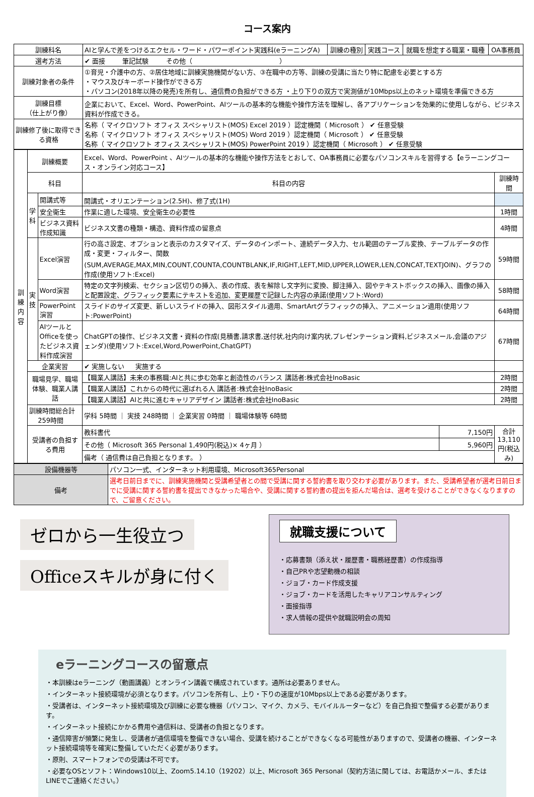コース案内
| 訓練科名 | AIと学んで差をつけるエクセル・ワード・パワーポイント実践科(eラーニングA) | 訓練の種別 | 実践コース | 就職を想定する職業・職種 | OA事務員 |
| 選考方法 | ✔ 面接 筆記試験 その他（ ） | | | | |
| 訓練対象者の条件 | ①育児・介護中の方、②居住地域に訓練実施機関がない方、③在職中の方等、訓練の受講に当たり特に配慮を必要とする方 ・マウス及びキーボード操作ができる方 ・パソコン(2018年以降の発売)を所有し、通信費の負担ができる方 ・上り下りの双方で実測値が10Mbps以上のネット環境を準備できる方 | | | | |
| 訓練目標 （仕上がり像） | 企業において、Excel、Word、PowerPoint、AIツールの基本的な機能や操作方法を理解し、各アプリケーションを効果的に使用しながら、ビジネス資料が作成できる。 | | | | |
| 訓練修了後に取得できる資格 | 名称（ マイクロソフト オフィス スペシャリスト(MOS) Excel 2019 ）認定機関（ Microsoft ） ✔ 任意受験 名称（ マイクロソフト オフィス スペシャリスト(MOS) Word 2019 ）認定機関（ Microsoft ） ✔ 任意受験 名称（ マイクロソフト オフィス スペシャリスト(MOS) PowerPoint 2019 ）認定機関（ Microsoft ） ✔ 任意受験 | | | | |
| 訓練内容 | 訓練概要 | | Excel、Word、PowerPoint 、AIツールの基本的な機能や操作方法をとおして、OA事務員に必要なパソコンスキルを習得する【eラーニングコース・オンライン対応コース】 | | |
| | 科目 | | 科目の内容 | | 訓練時間 |
| | 学科 | 開講式等 | 開講式・オリエンテーション(2.5H)、修了式(1H) | | |
| | | 安全衛生 | 作業に適した環境、安全衛生の必要性 | | 1時間 |
| | | ビジネス資料作成知識 | ビジネス文書の種類・構造、資料作成の留意点 | | 4時間 |
| | 実技 | Excel演習 | 行の高さ設定、オプションと表示のカスタマイズ、データのインポート、連続データ入力、セル範囲のテーブル変換、テーブルデータの作成・変更・フィルター、関数(SUM,AVERAGE,MAX,MIN,COUNT,COUNTA,COUNTBLANK,IF,RIGHT,LEFT,MID,UPPER,LOWER,LEN,CONCAT,TEXTJOIN)、グラフの作成(使用ソフト:Excel) | | 59時間 |
| | | Word演習 | 特定の文字列検索、セクション区切りの挿入、表の作成、表を解除し文字列に変換、脚注挿入、図やテキストボックスの挿入、画像の挿入と配置設定、グラフィック要素にテキストを追加、変更履歴で記録した内容の承諾(使用ソフト:Word) | | 58時間 |
| | | PowerPoint演習 | スライドのサイズ変更、新しいスライドの挿入、図形スタイル適用、SmartArtグラフィックの挿入、アニメーション適用(使用ソフト:PowerPoint) | | 64時間 |
| | | AIツールとOfficeを使ったビジネス資料作成演習 | ChatGPTの操作、ビジネス文書・資料の作成(見積書,請求書,送付状,社内向け案内状,プレゼンテーション資料,ビジネスメール,会議のアジェンダ)(使用ソフト:Excel,Word,PowerPoint,ChatGPT) | | 67時間 |
| | 企業実習 | | ✔ 実施しない 実施する | | |
| | 職場見学、職場体験、職業人講話 | | 【職業人講話】未来の事務職:AIと共に歩む効率と創造性のバランス 講話者:株式会社InoBasic | | 2時間 |
| | | | 【職業人講話】これからの時代に選ばれる人 講話者:株式会社InoBasic | | 2時間 |
| | | | 【職業人講話】AIと共に進むキャリアデザイン 講話者:株式会社InoBasic | | 2時間 |
| | 訓練時間総合計 259時間 | | 学科 5時間 ｜ 実技 248時間 ｜ 企業実習 0時間 ｜ 職場体験等 6時間 | | |
| | 受講者の負担する費用 | | 教科書代 | 7,150円 | 合計 13,110円(税込み) |
| | | | その他（ Microsoft 365 Personal 1,490円(税込)× 4ヶ月 ） | 5,960円 | |
| | | | 備考（ 通信費は自己負担となります。 ） | | |
| 設備機器等 | パソコン一式、インターネット利用環境、Microsoft365Personal |
| 備考 | 選考日前日までに、訓練実施機関と受講希望者との間で受講に関する誓約書を取り交わす必要があります。また、受講希望者が選考日前日までに受講に関する誓約書を提出できなかった場合や、受講に関する誓約書の提出を拒んだ場合は、選考を受けることができなくなりますので、ご留意ください。 |
ゼロから一生役立つ
Officeスキルが身に付く
就職支援について
・応募書類（添え状・履歴書・職務経歴書）の作成指導
・自己PRや志望動機の相談
・ジョブ・カード作成支援
・ジョブ・カードを活用したキャリアコンサルティング
・面接指導
・求人情報の提供や就職説明会の周知
eラーニングコースの留意点
・本訓練はeラーニング（動画講義）とオンライン講義で構成されています。通所は必要ありません。
・インターネット接続環境が必須となります。パソコンを所有し、上り・下りの速度が10Mbps以上である必要があります。
・受講者は、インターネット接続環境及び訓練に必要な機器（パソコン、マイク、カメラ、モバイルルーターなど）を自己負担で整備する必要があります。
・インターネット接続にかかる費用や通信料は、受講者の負担となります。
・通信障害が頻繁に発生し、受講者が通信環境を整備できない場合、受講を続けることができなくなる可能性がありますので、受講者の機器、インターネット接続環境等を確実に整備していただく必要があります。
・原則、スマートフォンでの受講は不可です。
・必要なOSとソフト：Windows10以上、Zoom5.14.10（19202）以上、Microsoft 365 Personal（契約方法に関しては、お電話かメール、またはLINEでご連絡ください。）